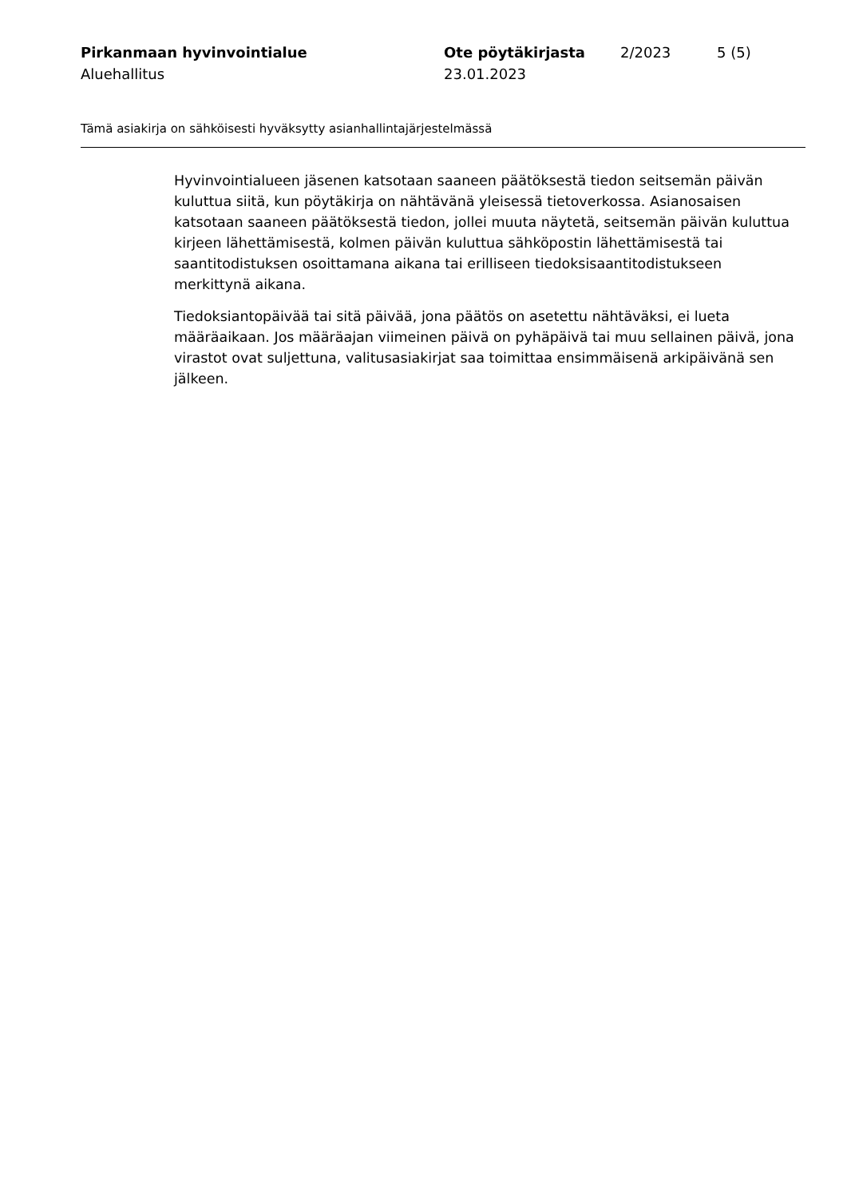Pirkanmaan hyvinvointialue
Aluehallitus
Ote pöytäkirjasta
23.01.2023
2/2023 5 (5)
Tämä asiakirja on sähköisesti hyväksytty asianhallintajärjestelmässä
Hyvinvointialueen jäsenen katsotaan saaneen päätöksestä tiedon seitsemän päivän kuluttua siitä, kun pöytäkirja on nähtävänä yleisessä tietoverkossa. Asianosaisen katsotaan saaneen päätöksestä tiedon, jollei muuta näytetä, seitsemän päivän kuluttua kirjeen lähettämisestä, kolmen päivän kuluttua sähköpostin lähettämisestä tai saantitodistuksen osoittamana aikana tai erilliseen tiedoksisaantitodistukseen merkittynä aikana.
Tiedoksiantopäivää tai sitä päivää, jona päätös on asetettu nähtäväksi, ei lueta määräaikaan. Jos määräajan viimeinen päivä on pyhäpäivä tai muu sellainen päivä, jona virastot ovat suljettuna, valitusasiakirjat saa toimittaa ensimmäisenä arkipäivänä sen jälkeen.